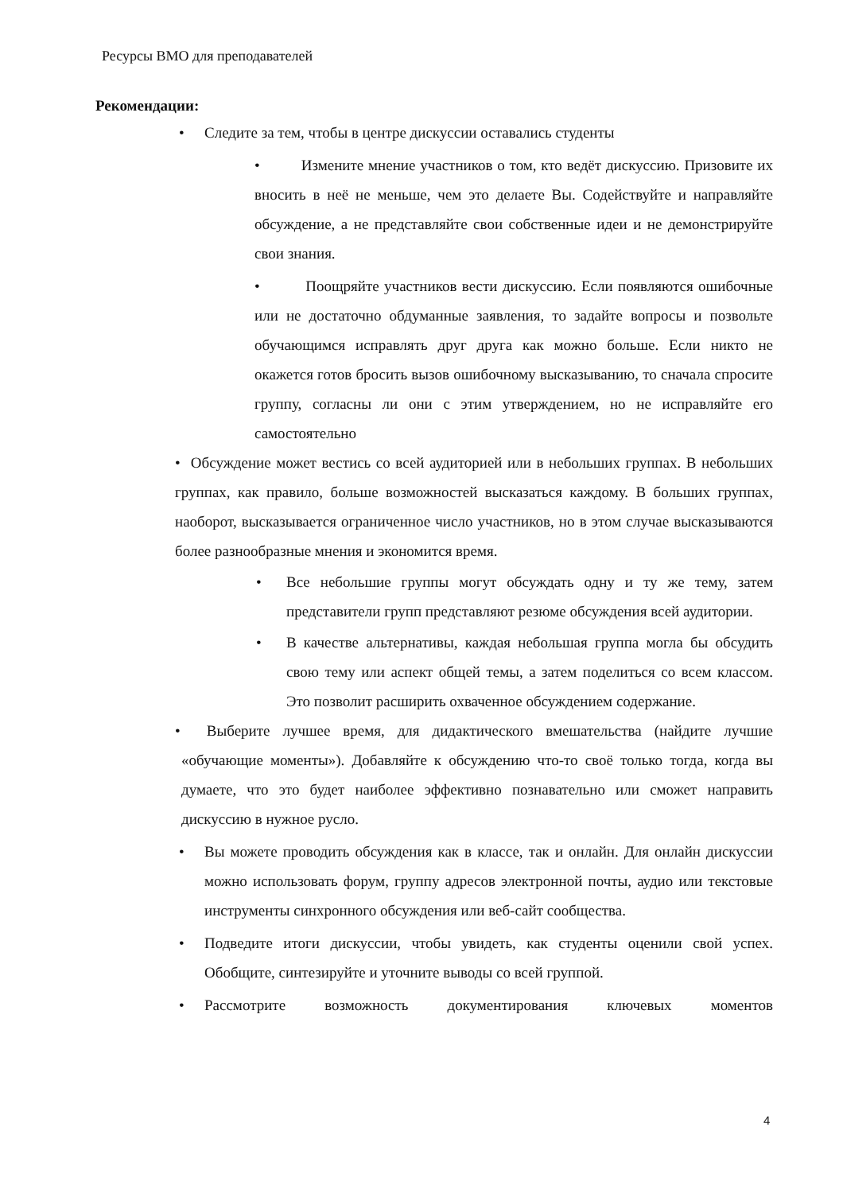Ресурсы ВМО для преподавателей
Рекомендации:
• Следите за тем, чтобы в центре дискуссии оставались студенты
• Измените мнение участников о том, кто ведёт дискуссию. Призовите их вносить в неё не меньше, чем это делаете Вы. Содействуйте и направляйте обсуждение, а не представляйте свои собственные идеи и не демонстрируйте свои знания.
• Поощряйте участников вести дискуссию. Если появляются ошибочные или не достаточно обдуманные заявления, то задайте вопросы и позвольте обучающимся исправлять друг друга как можно больше. Если никто не окажется готов бросить вызов ошибочному высказыванию, то сначала спросите группу, согласны ли они с этим утверждением, но не исправляйте его самостоятельно
• Обсуждение может вестись со всей аудиторией или в небольших группах. В небольших группах, как правило, больше возможностей высказаться каждому. В больших группах, наоборот, высказывается ограниченное число участников, но в этом случае высказываются более разнообразные мнения и экономится время.
• Все небольшие группы могут обсуждать одну и ту же тему, затем представители групп представляют резюме обсуждения всей аудитории.
• В качестве альтернативы, каждая небольшая группа могла бы обсудить свою тему или аспект общей темы, а затем поделиться со всем классом. Это позволит расширить охваченное обсуждением содержание.
•
Выберите лучшее время, для дидактического вмешательства (найдите лучшие «обучающие моменты»). Добавляйте к обсуждению что-то своё только тогда, когда вы думаете, что это будет наиболее эффективно познавательно или сможет направить дискуссию в нужное русло.
• Вы можете проводить обсуждения как в классе, так и онлайн. Для онлайн дискуссии можно использовать форум, группу адресов электронной почты, аудио или текстовые инструменты синхронного обсуждения или веб-сайт сообщества.
• Подведите итоги дискуссии, чтобы увидеть, как студенты оценили свой успех. Обобщите, синтезируйте и уточните выводы со всей группой.
• Рассмотрите возможность документирования ключевых моментов
4